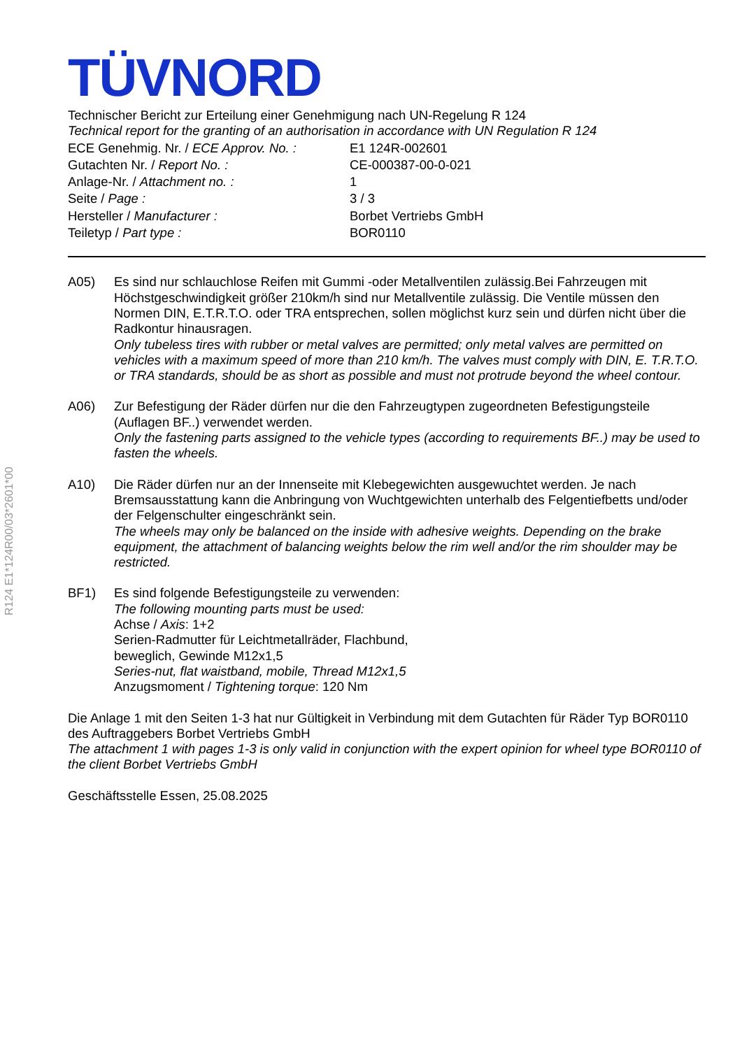R124 E1*124R00/03*2601*00
TÜVNORD
Technischer Bericht zur Erteilung einer Genehmigung nach UN-Regelung R 124
Technical report for the granting of an authorisation in accordance with UN Regulation R 124
ECE Genehmig. Nr. / ECE Approv. No. :
E1 124R-002601
Gutachten Nr. / Report No. : CE-000387-00-0-021
Anlage-Nr. / Attachment no. : 1
Seite / Page : 3 / 3
Hersteller / Manufacturer : Borbet Vertriebs GmbH
Teiletyp / Part type : BOR0110
A05) Es sind nur schlauchlose Reifen mit Gummi -oder Metallventilen zulässig.Bei Fahrzeugen mit Höchstgeschwindigkeit größer 210km/h sind nur Metallventile zulässig. Die Ventile müssen den Normen DIN, E.T.R.T.O. oder TRA entsprechen, sollen möglichst kurz sein und dürfen nicht über die Radkontur hinausragen.
Only tubeless tires with rubber or metal valves are permitted; only metal valves are permitted on vehicles with a maximum speed of more than 210 km/h. The valves must comply with DIN, E. T.R.T.O. or TRA standards, should be as short as possible and must not protrude beyond the wheel contour.
A06) Zur Befestigung der Räder dürfen nur die den Fahrzeugtypen zugeordneten Befestigungsteile (Auflagen BF..) verwendet werden.
Only the fastening parts assigned to the vehicle types (according to requirements BF..) may be used to fasten the wheels.
A10) Die Räder dürfen nur an der Innenseite mit Klebegewichten ausgewuchtet werden. Je nach Bremsausstattung kann die Anbringung von Wuchtgewichten unterhalb des Felgentiefbetts und/oder der Felgenschulter eingeschränkt sein.
The wheels may only be balanced on the inside with adhesive weights. Depending on the brake equipment, the attachment of balancing weights below the rim well and/or the rim shoulder may be restricted.
BF1) Es sind folgende Befestigungsteile zu verwenden:
The following mounting parts must be used:
Achse / Axis: 1+2
Serien-Radmutter für Leichtmetallräder, Flachbund,
beweglich, Gewinde M12x1,5
Series-nut, flat waistband, mobile, Thread M12x1,5
Anzugsmoment / Tightening torque: 120 Nm
Die Anlage 1 mit den Seiten 1-3 hat nur Gültigkeit in Verbindung mit dem Gutachten für Räder Typ BOR0110 des Auftraggebers Borbet Vertriebs GmbH
The attachment 1 with pages 1-3 is only valid in conjunction with the expert opinion for wheel type BOR0110 of the client Borbet Vertriebs GmbH
Geschäftsstelle Essen, 25.08.2025